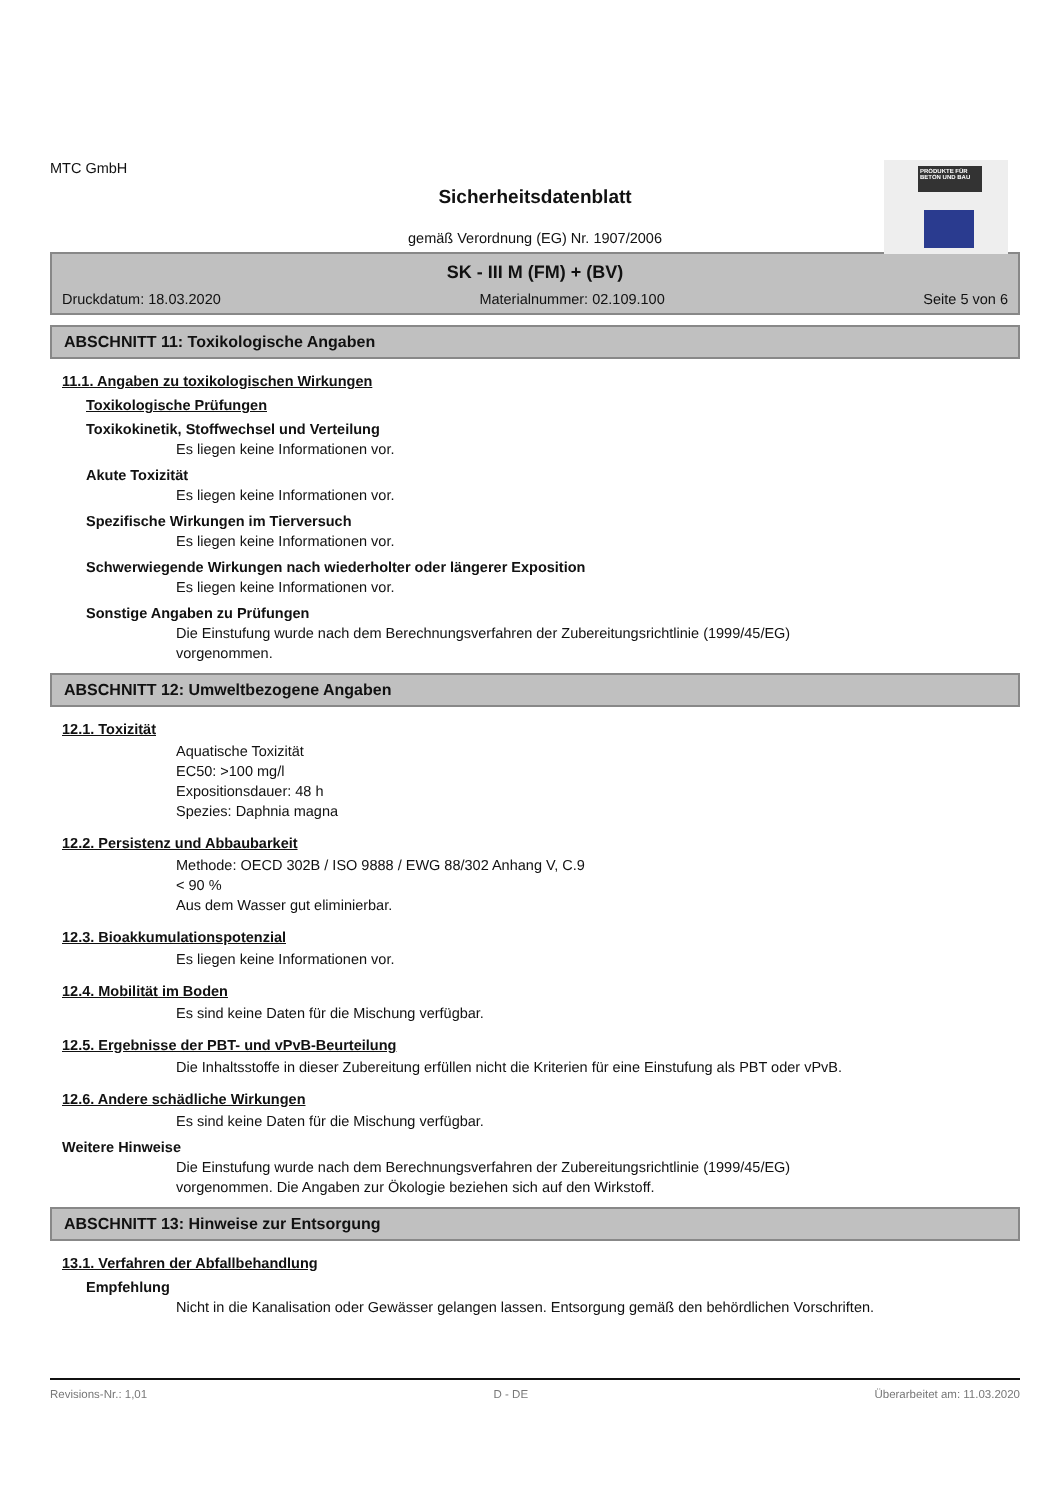PRODUKTE FÜR BETON UND BAU
MTC GmbH
Sicherheitsdatenblatt
gemäß Verordnung (EG) Nr. 1907/2006
SK - III M (FM) + (BV)
Druckdatum: 18.03.2020 Materialnummer: 02.109.100 Seite 5 von 6
ABSCHNITT 11: Toxikologische Angaben
11.1. Angaben zu toxikologischen Wirkungen
Toxikologische Prüfungen
Toxikokinetik, Stoffwechsel und Verteilung
Es liegen keine Informationen vor.
Akute Toxizität
Es liegen keine Informationen vor.
Spezifische Wirkungen im Tierversuch
Es liegen keine Informationen vor.
Schwerwiegende Wirkungen nach wiederholter oder längerer Exposition
Es liegen keine Informationen vor.
Sonstige Angaben zu Prüfungen
Die Einstufung wurde nach dem Berechnungsverfahren der Zubereitungsrichtlinie (1999/45/EG) vorgenommen.
ABSCHNITT 12: Umweltbezogene Angaben
12.1. Toxizität
Aquatische Toxizität
EC50: >100 mg/l
Expositionsdauer: 48 h
Spezies: Daphnia magna
12.2. Persistenz und Abbaubarkeit
Methode: OECD 302B / ISO 9888 / EWG 88/302 Anhang V, C.9
< 90 %
Aus dem Wasser gut eliminierbar.
12.3. Bioakkumulationspotenzial
Es liegen keine Informationen vor.
12.4. Mobilität im Boden
Es sind keine Daten für die Mischung verfügbar.
12.5. Ergebnisse der PBT- und vPvB-Beurteilung
Die Inhaltsstoffe in dieser Zubereitung erfüllen nicht die Kriterien für eine Einstufung als PBT oder vPvB.
12.6. Andere schädliche Wirkungen
Es sind keine Daten für die Mischung verfügbar.
Weitere Hinweise
Die Einstufung wurde nach dem Berechnungsverfahren der Zubereitungsrichtlinie (1999/45/EG) vorgenommen. Die Angaben zur Ökologie beziehen sich auf den Wirkstoff.
ABSCHNITT 13: Hinweise zur Entsorgung
13.1. Verfahren der Abfallbehandlung
Empfehlung
Nicht in die Kanalisation oder Gewässer gelangen lassen. Entsorgung gemäß den behördlichen Vorschriften.
Revisions-Nr.: 1,01 D - DE Überarbeitet am: 11.03.2020